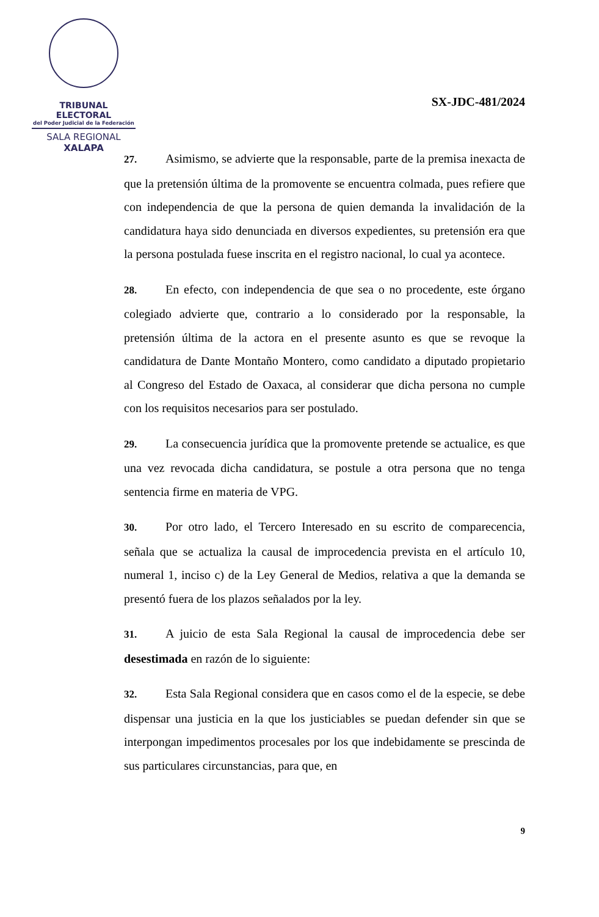TRIBUNAL ELECTORAL
del Poder Judicial de la Federación
SALA REGIONAL
XALAPA
SX-JDC-481/2024
27. Asimismo, se advierte que la responsable, parte de la premisa inexacta de que la pretensión última de la promovente se encuentra colmada, pues refiere que con independencia de que la persona de quien demanda la invalidación de la candidatura haya sido denunciada en diversos expedientes, su pretensión era que la persona postulada fuese inscrita en el registro nacional, lo cual ya acontece.
28. En efecto, con independencia de que sea o no procedente, este órgano colegiado advierte que, contrario a lo considerado por la responsable, la pretensión última de la actora en el presente asunto es que se revoque la candidatura de Dante Montaño Montero, como candidato a diputado propietario al Congreso del Estado de Oaxaca, al considerar que dicha persona no cumple con los requisitos necesarios para ser postulado.
29. La consecuencia jurídica que la promovente pretende se actualice, es que una vez revocada dicha candidatura, se postule a otra persona que no tenga sentencia firme en materia de VPG.
30. Por otro lado, el Tercero Interesado en su escrito de comparecencia, señala que se actualiza la causal de improcedencia prevista en el artículo 10, numeral 1, inciso c) de la Ley General de Medios, relativa a que la demanda se presentó fuera de los plazos señalados por la ley.
31. A juicio de esta Sala Regional la causal de improcedencia debe ser desestimada en razón de lo siguiente:
32. Esta Sala Regional considera que en casos como el de la especie, se debe dispensar una justicia en la que los justiciables se puedan defender sin que se interpongan impedimentos procesales por los que indebidamente se prescinda de sus particulares circunstancias, para que, en
9